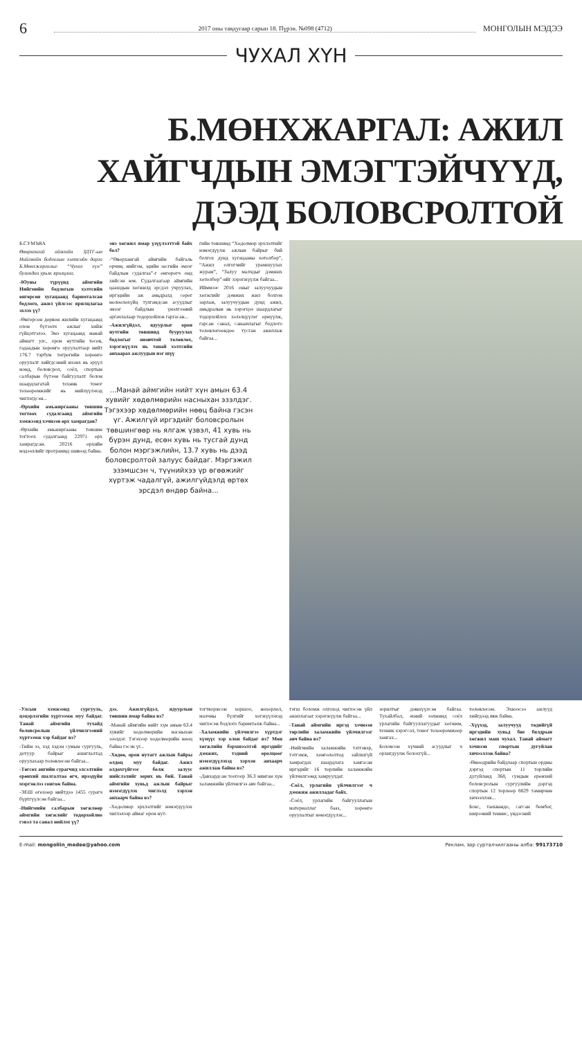6 2017 оны тавдугаар сарын 18. Пүрэв. №098 (4712) МОНГОЛЫН МЭДЭЭ
ЧУХАЛ ХҮН
Б.МӨНХЖАРГАЛ: АЖИЛ ХАЙГЧДЫН ЭМЭГТЭЙЧҮҮД, ДЭЭД БОЛОВСРОЛТОЙ
Б.СУМЪЯА
Өвөрхангай аймгийн ЗДТГ-ын Нийгмийн бодлогын хэлтсийн дарга Б.Мөнхжаргалыг “Чухал хүн” буландаа урьж ярилцлаа.
-Юуны түрүүнд аймгийн Нийгмийн бодлогын хэлтсийн өнгөрсөн хугацаанд баримталсан бодлого, ажил үйлсээс ярилцлагаа эхлэх үү?
-Өнгөрсөн дөрвөн жилийн хугацаанд олон бүтээлч ажлыг хийж гүйцэтгэлээ. Энэ хугацаанд манай аймагт улс, орон нутгийн төсөв, гадаадын хөрөнгө оруулалтаар нийт 176.7 тэрбум төгрөгийн хөрөнгө оруулалт хийгдсэний ихэнх нь эрүүл мэнд, боловсрол, соёл, спортын салбарын бүтээн байгуулалт болон шаардлагатай техник тоног төхөөрөмжийг нь нийлүүлэхэд чиглэгдсэн...
-Өрхийн амьжиргааны төвшин тогтоох судалгаанд аймгийн хэмжээнд хэчнээн өрх хамрагдав?
-Өрхийн амьжиргааны төвшин тогтоох судалгаанд 22971 өрх хамрагдсан. 20216 өрхийн мэдээллийг программд шивээд байна.
энэ хөгжил ямар үзүүлэлттэй байх бол?
-“Өвөрхангай аймгийн байгаль орчин, нийгэм, эдийн засгийн эмзэг байдлын судалгаа”-г өнгөрөгч онд хийсэн юм. Судалгаагаар аймгийн цаашдын хөгжилд эрсдэл учруулах, иргэдийн аж амьдралд сөрөг нөлөөлөхүйц тулгамдсан асуудлыг эмзэг байдлын үнэлгээний аргачлалаар тодорхойлон гаргасан...
-Ажилгүйдэл, ядуурлыг орон нутгийн төвшинд бууруулах бодлогыг оновчтой төлөвлөх, хэрэгжүүлэх нь танай хэлтсийн анхаарах ажлуудын нэг шүү
...Манай аймгийн нийт хүн амын 63.4 хувийг хөдөлмөрийн насныхан эзэлдэг. Тэгэхээр хөдөлмөрийн нөөц байна гэсэн үг. Ажилгүй иргэдийг боловсролын төвшингөөр нь ялгаж үзвэл, 41 хувь нь бүрэн дунд, есөн хувь нь тусгай дунд болон мэргэжлийн, 13.7 хувь нь дээд боловсролтой залуус байдаг. Мэргэжил эзэмшсэн ч, түүнийхээ үр өгөөжийг хүртэж чадалгүй, ажилгүйдэлд өртөх эрсдэл өндөр байна...
гийн төвшинд “Хөдөлмөр эрхлэлтийг нэмэгдүүлж ажлын байрыг бий болгох дунд хугацааны хөтөлбөр”, “Ажил олгогчийг урамшуулах журам”, “Залуу малчдыг дэмжих хөтөлбөр”-ийг хэрэгжүүлж байгаа...
Ийммээс 2016 оныг залуучуудын хөгжлийг дэмжих жил болгон зарлаж, залуучуудын дунд ажил, амьдралын нь хэрэгцээ шаардлагыг тодорхойлох хэлэлцүүлэг өрнүүлж, гарсан санал, санаачлагыг бодлого төлөвлөгөөндөө тусган ажиллаж байгаа...
-Улсын хэмжээнд сургууль, цэцэрлэгийн хүртээмж муу байдаг. Танай аймгийн тухайд боловсролын үйлчилгээний хүртээмж хэр байдаг вэ?
-Тийм ээ, хэд хэдэн сумын сургууль, дотуур байрыг ашиглалтад оруулахаар төлөвлөсөн байгаа...
-Төгсөх ангийн сурагчид элсэлтийн ерөнхий шалгалтаа өгч, ирээдүйн мэргэжлээ сонгож байна.
-ЭЕШ өгөхөөр нийтдээ 1455 сурагч бүртгүүлсэн байгаа...
-Нийгмийн салбарын хөгжлөөр аймгийн хөгжлийг тодорхойлно гэвэл та санал нийлэх үү?
дээ. Ажилгүйдэл, ядуурлын төвшин ямар байна вэ?
-Манай аймгийн нийт хүн амын 63.4 хувийг хөдөлмөрийн насныхан эзэлдэг. Тэгэхээр хөдөлмөрийн нөөц байна гэсэн үг...
-Хөдөө, орон нутагт ажлын байры олдоц муу байдаг. Ажил олдохгүйгээс болж залуус нийслэлийг зорих нь бий. Танай аймгийн хувьд ажлын байрыг нэмэгдүүлэх чиглэлд хэрхэн анхаарч байна вэ?
-Хөдөлмөр эрхлэлтийг нэмэгдүүлэх чиглэлээр аймаг орон нут-
тогтворжсон хоршоо, нөхөрлөл, малчны бүлгийг хөгжүүлэхэд чиглэсэн бодлого баримталж байна...
-Халамжийн үйлчилгээ хүртдэг хүмүүс хэр олон байдаг вэ? Мөн хөгжлийн бэрхшээлтэй иргэдийг дэмжих, тэдний оролцоог нэмэгдүүлэхэд хэрхэн анхаарч ажиллаж байна вэ?
-Давхардсан тоогоор 36.3 мянган хүн халамжийн үйлчилгээ авч байгаа...
тэгш боломж олгоход чиглэсэн үйл ажиллагааг хэрэгжүүлж байгаа...
-Танай аймгийн иргэд хэчнээн төрлийн халамжийн үйлчилгээг авч байна вэ?
-Нийгмийн халамжийн тэтгэвэр, тэтгэмж, хөнгөлөлтөд зайлшгүй хамрагдах шаардлага хангасан иргэдийг 16 төрлийн халамжийн үйлчилгээнд хамруулдаг.
-Соёл, урлагийн үйлчилгээг ч дэмжиж ажилладаг байх.
-Соёл, урлагийн байгууллагын материаллаг бааз, хөрөнгө оруулалтыг нэмэгдүүлэх...
зорилтыг дэвшүүлсэн байгаа. Тухайлбал, эхний ээлжинд соёл урлагийн байгууллагуудыг хөгжим, техник хэрэгсэл, тоног төхөөрөмжөөр хангах...
Боловсон хүчний асуудлыг ч орхигдуулж болохгүй...
төлөвлөсөн. Эхнээсээ ажлууд хийгдээд явж байна.
-Хүүхэд, залуучууд төдийгүй иргэдийн хувьд бие бялдрын хөгжил маш чухал. Танай аймагт хэчнээн спортын дугуйлан хичээллэж байна?
-Өнөөдрийн байдлаар спортын ордны дэргэд спортын 11 төрлийн дугуйланд 368, сумдын ерөнхий боловсролын сургуулийн дэргэд спортын 12 төрлөөр 6629 тамирчин хичээллэж...
Бокс, таеквандо, сагсан бөмбөг, ширээний теннис, үндэсний
E-mail: mongoliin_medee@yahoo.com Реклам, зар сурталчилгааны алба: 99173710